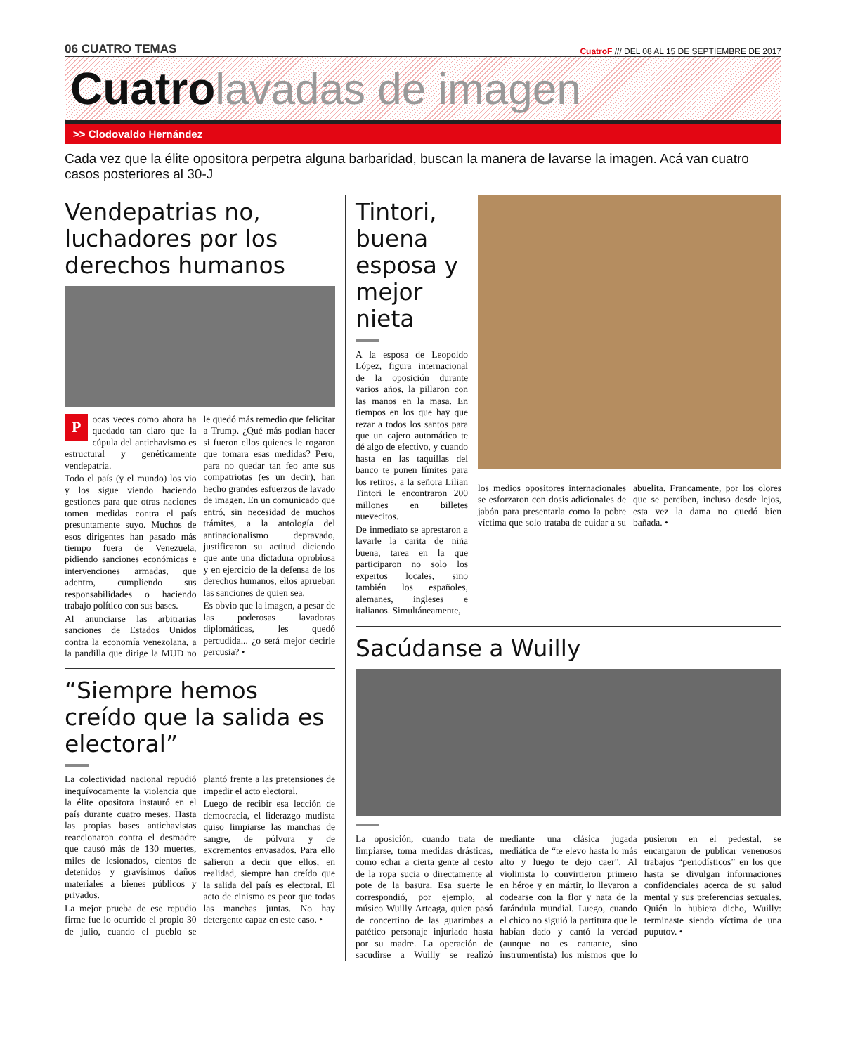06 CUATRO TEMAS CuatroF /// DEL 08 AL 15 DE SEPTIEMBRE DE 2017
Cuatro lavadas de imagen
>> Clodovaldo Hernández
Cada vez que la élite opositora perpetra alguna barbaridad, buscan la manera de lavarse la imagen. Acá van cuatro casos posteriores al 30-J
Vendepatrias no, luchadores por los derechos humanos
Pocas veces como ahora ha quedado tan claro que la cúpula del antichavismo es estructural y genéticamente vendepatria.
Todo el país (y el mundo) los vio y los sigue viendo haciendo gestiones para que otras naciones tomen medidas contra el país presuntamente suyo. Muchos de esos dirigentes han pasado más tiempo fuera de Venezuela, pidiendo sanciones económicas e intervenciones armadas, que adentro, cumpliendo sus responsabilidades o haciendo trabajo político con sus bases.
Al anunciarse las arbitrarias sanciones de Estados Unidos contra la economía venezolana, a la pandilla que dirige la MUD no le quedó más remedio que felicitar a Trump. ¿Qué más podían hacer si fueron ellos quienes le rogaron que tomara esas medidas? Pero, para no quedar tan feo ante sus compatriotas (es un decir), han hecho grandes esfuerzos de lavado de imagen. En un comunicado que entró, sin necesidad de muchos trámites, a la antología del antinacionalismo depravado, justificaron su actitud diciendo que ante una dictadura oprobiosa y en ejercicio de la defensa de los derechos humanos, ellos aprueban las sanciones de quien sea.
Es obvio que la imagen, a pesar de las poderosas lavadoras diplomáticas, les quedó percudida... ¿o será mejor decirle percusia? •
“Siempre hemos creído que la salida es electoral”
La colectividad nacional repudió inequívocamente la violencia que la élite opositora instauró en el país durante cuatro meses. Hasta las propias bases antichavistas reaccionaron contra el desmadre que causó más de 130 muertes, miles de lesionados, cientos de detenidos y gravísimos daños materiales a bienes públicos y privados.
La mejor prueba de ese repudio firme fue lo ocurrido el propio 30 de julio, cuando el pueblo se plantó frente a las pretensiones de impedir el acto electoral.
Luego de recibir esa lección de democracia, el liderazgo mudista quiso limpiarse las manchas de sangre, de pólvora y de excrementos envasados. Para ello salieron a decir que ellos, en realidad, siempre han creído que la salida del país es electoral. El acto de cinismo es peor que todas las manchas juntas. No hay detergente capaz en este caso. •
Tintori, buena esposa y mejor nieta
A la esposa de Leopoldo López, figura internacional de la oposición durante varios años, la pillaron con las manos en la masa. En tiempos en los que hay que rezar a todos los santos para que un cajero automático te dé algo de efectivo, y cuando hasta en las taquillas del banco te ponen límites para los retiros, a la señora Lilian Tintori le encontraron 200 millones en billetes nuevecitos.
De inmediato se aprestaron a lavarle la carita de niña buena, tarea en la que participaron no solo los expertos locales, sino también los españoles, alemanes, ingleses e italianos. Simultáneamente,
los medios opositores internacionales se esforzaron con dosis adicionales de jabón para presentarla como la pobre víctima que solo trataba de cuidar a su abuelita. Francamente, por los olores que se perciben, incluso desde lejos, esta vez la dama no quedó bien bañada. •
Sacúdanse a Wuilly
La oposición, cuando trata de limpiarse, toma medidas drásticas, como echar a cierta gente al cesto de la ropa sucia o directamente al pote de la basura. Esa suerte le correspondió, por ejemplo, al músico Wuilly Arteaga, quien pasó de concertino de las guarimbas a patético personaje injuriado hasta por su madre. La operación de sacudirse a Wuilly se realizó mediante una clásica jugada mediática de “te elevo hasta lo más alto y luego te dejo caer”. Al violinista lo convirtieron primero en héroe y en mártir, lo llevaron a codearse con la flor y nata de la farándula mundial. Luego, cuando el chico no siguió la partitura que le habían dado y cantó la verdad (aunque no es cantante, sino instrumentista) los mismos que lo pusieron en el pedestal, se encargaron de publicar venenosos trabajos “periodísticos” en los que hasta se divulgan informaciones confidenciales acerca de su salud mental y sus preferencias sexuales. Quién lo hubiera dicho, Wuilly: terminaste siendo víctima de una puputov. •